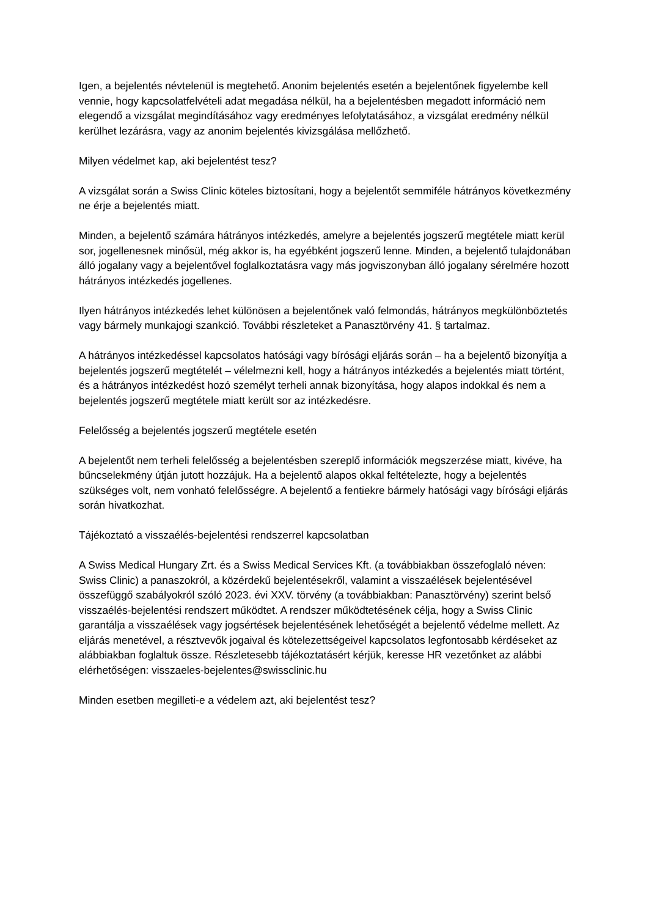Igen, a bejelentés névtelenül is megtehető. Anonim bejelentés esetén a bejelentőnek figyelembe kell vennie, hogy kapcsolatfelvételi adat megadása nélkül, ha a bejelentésben megadott információ nem elegendő a vizsgálat megindításához vagy eredményes lefolytatásához, a vizsgálat eredmény nélkül kerülhet lezárásra, vagy az anonim bejelentés kivizsgálása mellőzhető.
Milyen védelmet kap, aki bejelentést tesz?
A vizsgálat során a Swiss Clinic köteles biztosítani, hogy a bejelentőt semmiféle hátrányos következmény ne érje a bejelentés miatt.
Minden, a bejelentő számára hátrányos intézkedés, amelyre a bejelentés jogszerű megtétele miatt kerül sor, jogellenesnek minősül, még akkor is, ha egyébként jogszerű lenne. Minden, a bejelentő tulajdonában álló jogalany vagy a bejelentővel foglalkoztatásra vagy más jogviszonyban álló jogalany sérelmére hozott hátrányos intézkedés jogellenes.
Ilyen hátrányos intézkedés lehet különösen a bejelentőnek való felmondás, hátrányos megkülönböztetés vagy bármely munkajogi szankció. További részleteket a Panasztörvény 41. § tartalmaz.
A hátrányos intézkedéssel kapcsolatos hatósági vagy bírósági eljárás során – ha a bejelentő bizonyítja a bejelentés jogszerű megtételét – vélelmezni kell, hogy a hátrányos intézkedés a bejelentés miatt történt, és a hátrányos intézkedést hozó személyt terheli annak bizonyítása, hogy alapos indokkal és nem a bejelentés jogszerű megtétele miatt került sor az intézkedésre.
Felelősség a bejelentés jogszerű megtétele esetén
A bejelentőt nem terheli felelősség a bejelentésben szereplő információk megszerzése miatt, kivéve, ha bűncselekmény útján jutott hozzájuk. Ha a bejelentő alapos okkal feltételezte, hogy a bejelentés szükséges volt, nem vonható felelősségre. A bejelentő a fentiekre bármely hatósági vagy bírósági eljárás során hivatkozhat.
Tájékoztató a visszaélés-bejelentési rendszerrel kapcsolatban
A Swiss Medical Hungary Zrt. és a Swiss Medical Services Kft. (a továbbiakban összefoglaló néven: Swiss Clinic) a panaszokról, a közérdekű bejelentésekről, valamint a visszaélések bejelentésével összefüggő szabályokról szóló 2023. évi XXV. törvény (a továbbiakban: Panasztörvény) szerint belső visszaélés-bejelentési rendszert működtet. A rendszer működtetésének célja, hogy a Swiss Clinic garantálja a visszaélések vagy jogsértések bejelentésének lehetőségét a bejelentő védelme mellett. Az eljárás menetével, a résztvevők jogaival és kötelezettségeivel kapcsolatos legfontosabb kérdéseket az alábbiakban foglaltuk össze. Részletesebb tájékoztatásért kérjük, keresse HR vezetőnket az alábbi elérhetőségen: visszaeles-bejelentes@swissclinic.hu
Minden esetben megilleti-e a védelem azt, aki bejelentést tesz?